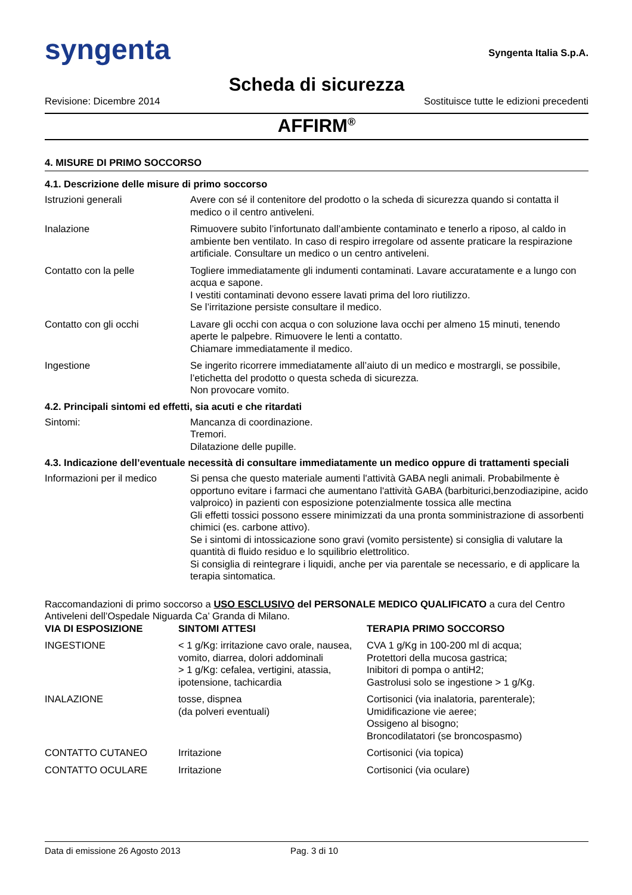syngenta Syngenta Italia S.p.A.
Scheda di sicurezza
Revisione: Dicembre 2014 Sostituisce tutte le edizioni precedenti
AFFIRM<sup>®</sup>
4. MISURE DI PRIMO SOCCORSO
4.1. Descrizione delle misure di primo soccorso
| Istruzioni generali | Avere con sé il contenitore del prodotto o la scheda di sicurezza quando si contatta il medico o il centro antiveleni. |
| Inalazione | Rimuovere subito l’infortunato dall’ambiente contaminato e tenerlo a riposo, al caldo in ambiente ben ventilato. In caso di respiro irregolare od assente praticare la respirazione artificiale. Consultare un medico o un centro antiveleni. |
| Contatto con la pelle | Togliere immediatamente gli indumenti contaminati. Lavare accuratamente e a lungo con acqua e sapone. I vestiti contaminati devono essere lavati prima del loro riutilizzo. Se l’irritazione persiste consultare il medico. |
| Contatto con gli occhi | Lavare gli occhi con acqua o con soluzione lava occhi per almeno 15 minuti, tenendo aperte le palpebre. Rimuovere le lenti a contatto. Chiamare immediatamente il medico. |
| Ingestione | Se ingerito ricorrere immediatamente all’aiuto di un medico e mostrargli, se possibile, l’etichetta del prodotto o questa scheda di sicurezza. Non provocare vomito. |
4.2. Principali sintomi ed effetti, sia acuti e che ritardati
| Sintomi: | Mancanza di coordinazione. Tremori. Dilatazione delle pupille. |
4.3. Indicazione dell’eventuale necessità di consultare immediatamente un medico oppure di trattamenti speciali
| Informazioni per il medico | Si pensa che questo materiale aumenti l'attività GABA negli animali. Probabilmente è opportuno evitare i farmaci che aumentano l'attività GABA (barbiturici,benzodiazipine, acido valproico) in pazienti con esposizione potenzialmente tossica alle mectina Gli effetti tossici possono essere minimizzati da una pronta somministrazione di assorbenti chimici (es. carbone attivo). Se i sintomi di intossicazione sono gravi (vomito persistente) si consiglia di valutare la quantità di fluido residuo e lo squilibrio elettrolitico. Si consiglia di reintegrare i liquidi, anche per via parentale se necessario, e di applicare la terapia sintomatica. |
Raccomandazioni di primo soccorso a USO ESCLUSIVO del PERSONALE MEDICO QUALIFICATO a cura del Centro Antiveleni dell’Ospedale Niguarda Ca’ Granda di Milano.
| VIA DI ESPOSIZIONE | SINTOMI ATTESI | TERAPIA PRIMO SOCCORSO |
| --- | --- | --- |
| INGESTIONE | < 1 g/Kg: irritazione cavo orale, nausea, vomito, diarrea, dolori addominali > 1 g/Kg: cefalea, vertigini, atassia, ipotensione, tachicardia | CVA 1 g/Kg in 100-200 ml di acqua; Protettori della mucosa gastrica; Inibitori di pompa o antiH2; Gastrolusi solo se ingestione > 1 g/Kg. |
| INALAZIONE | tosse, dispnea (da polveri eventuali) | Cortisonici (via inalatoria, parenterale); Umidificazione vie aeree; Ossigeno al bisogno; Broncodilatatori (se broncospasmo) |
| CONTATTO CUTANEO | Irritazione | Cortisonici (via topica) |
| CONTATTO OCULARE | Irritazione | Cortisonici (via oculare) |
Data di emissione 26 Agosto 2013 Pag. 3 di 10